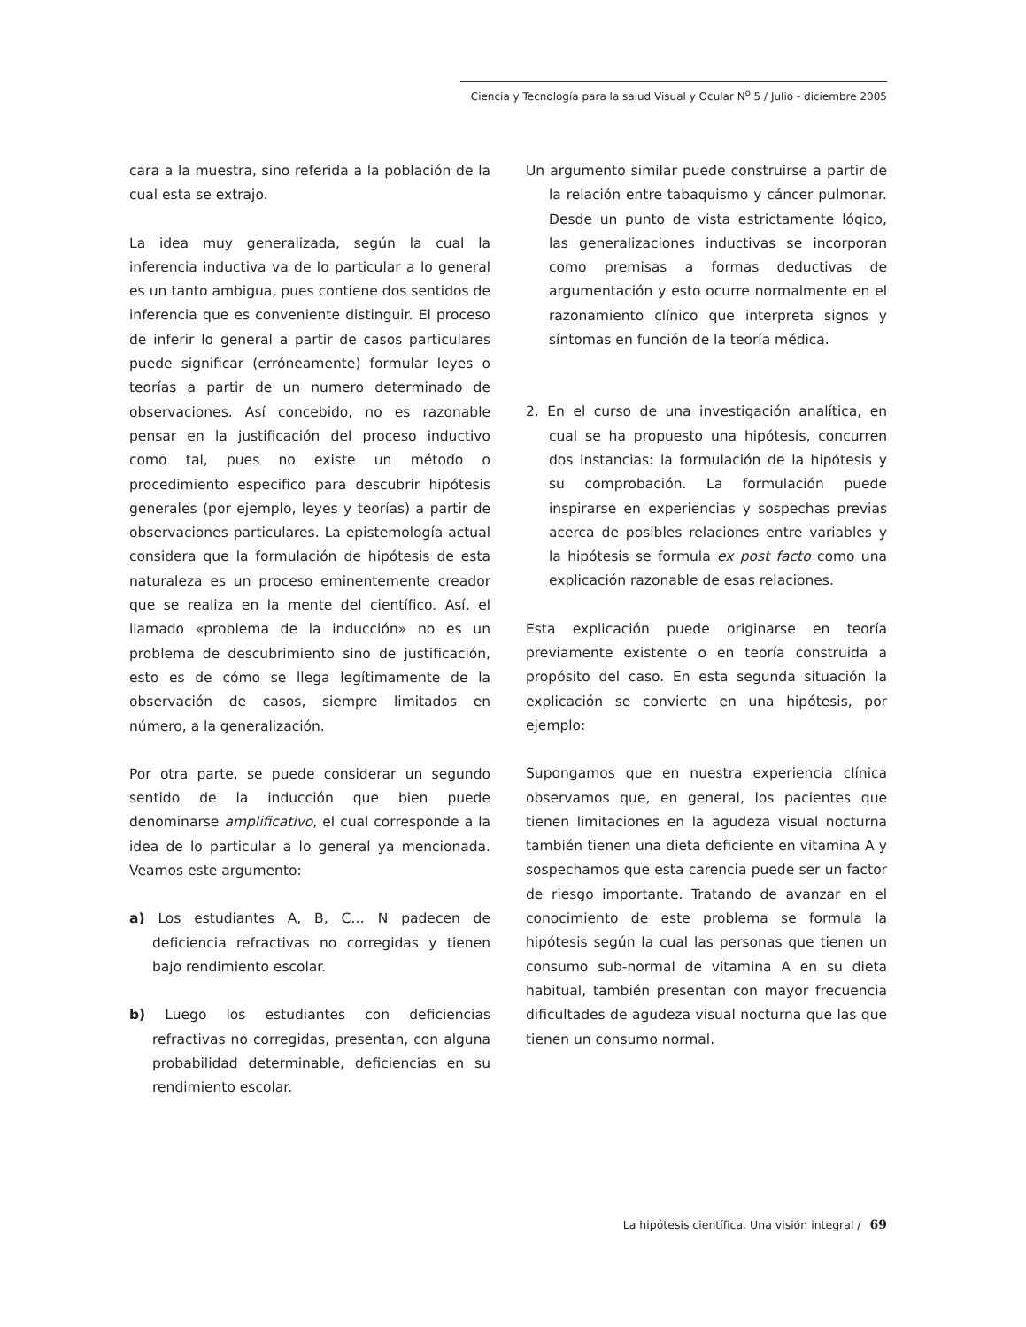Ciencia y Tecnología para la salud Visual y Ocular N<sup>o</sup> 5 / Julio - diciembre 2005
cara a la muestra, sino referida a la población de la cual esta se extrajo.
La idea muy generalizada, según la cual la inferencia inductiva va de lo particular a lo general es un tanto ambigua, pues contiene dos sentidos de inferencia que es conveniente distinguir. El proceso de inferir lo general a partir de casos particulares puede significar (erróneamente) formular leyes o teorías a partir de un numero determinado de observaciones. Así concebido, no es razonable pensar en la justificación del proceso inductivo como tal, pues no existe un método o procedimiento especifico para descubrir hipótesis generales (por ejemplo, leyes y teorías) a partir de observaciones particulares. La epistemología actual considera que la formulación de hipótesis de esta naturaleza es un proceso eminentemente creador que se realiza en la mente del científico. Así, el llamado «problema de la inducción» no es un problema de descubrimiento sino de justificación, esto es de cómo se llega legítimamente de la observación de casos, siempre limitados en número, a la generalización.
Por otra parte, se puede considerar un segundo sentido de la inducción que bien puede denominarse amplificativo, el cual corresponde a la idea de lo particular a lo general ya mencionada. Veamos este argumento:
a) Los estudiantes A, B, C… N padecen de deficiencia refractivas no corregidas y tienen bajo rendimiento escolar.
b) Luego los estudiantes con deficiencias refractivas no corregidas, presentan, con alguna probabilidad determinable, deficiencias en su rendimiento escolar.
Un argumento similar puede construirse a partir de la relación entre tabaquismo y cáncer pulmonar. Desde un punto de vista estrictamente lógico, las generalizaciones inductivas se incorporan como premisas a formas deductivas de argumentación y esto ocurre normalmente en el razonamiento clínico que interpreta signos y síntomas en función de la teoría médica.
2. En el curso de una investigación analítica, en cual se ha propuesto una hipótesis, concurren dos instancias: la formulación de la hipótesis y su comprobación. La formulación puede inspirarse en experiencias y sospechas previas acerca de posibles relaciones entre variables y la hipótesis se formula ex post facto como una explicación razonable de esas relaciones.
Esta explicación puede originarse en teoría previamente existente o en teoría construida a propósito del caso. En esta segunda situación la explicación se convierte en una hipótesis, por ejemplo:
Supongamos que en nuestra experiencia clínica observamos que, en general, los pacientes que tienen limitaciones en la agudeza visual nocturna también tienen una dieta deficiente en vitamina A y sospechamos que esta carencia puede ser un factor de riesgo importante. Tratando de avanzar en el conocimiento de este problema se formula la hipótesis según la cual las personas que tienen un consumo sub-normal de vitamina A en su dieta habitual, también presentan con mayor frecuencia dificultades de agudeza visual nocturna que las que tienen un consumo normal.
La hipótesis científica. Una visión integral / 69